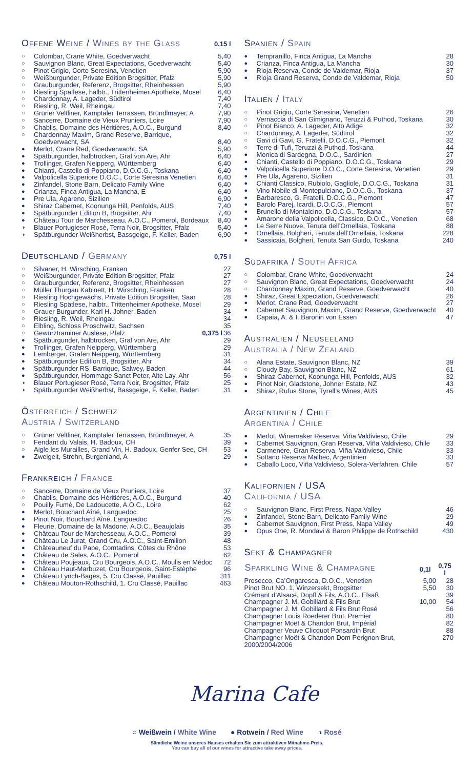Offene Weine / Wines by the Glass 0,15 l
| ○ | Colombar, Crane White, Goedverwacht | 5,40 |
| ○ | Sauvignon Blanc, Great Expectations, Goedverwacht | 5,40 |
| ○ | Pinot Grigio, Corte Seresina, Venetien | 5,90 |
| ○ | Weißburgunder, Private Edition Brogsitter, Pfalz | 5,90 |
| ○ | Grauburgunder, Referenz, Brogsitter, Rheinhessen | 5,90 |
| ○ | Riesling Spätlese, halbtr., Trittenheimer Apotheke, Mosel | 6,40 |
| ○ | Chardonnay, A. Lageder, Südtirol | 7,40 |
| ○ | Riesling, R. Weil, Rheingau | 7,40 |
| ○ | Grüner Veltliner, Kamptaler Terrassen, Bründlmayer, A | 7,90 |
| ○ | Sancerre, Domaine de Vieux Pruniers, Loire | 7,90 |
| ○ | Chablis, Domaine des Héritières, A.O.C., Burgund | 8,40 |
| ○ | Chardonnay Maxim, Grand Reserve, Barrique, Goedverwacht, SA | 8,40 |
| ● | Merlot, Crane Red, Goedverwacht, SA | 5,90 |
| ● | Spätburgunder, halbtrocken, Graf von Are, Ahr | 6,40 |
| ● | Trollinger, Grafen Neipperg, Württemberg | 6,40 |
| ● | Chianti, Castello di Poppiano, D.O.C.G., Toskana | 6,40 |
| ● | Valpolicella Superiore D.O.C., Corte Seresina Venetien | 6,40 |
| ● | Zinfandel, Stone Barn, Delicato Family Wine | 6,40 |
| ● | Crianza, Finca Antigua, La Mancha, E | 6,40 |
| ● | Pre Ula, Agareno, Sizilien | 6,90 |
| ● | Shiraz Cabernet, Koonunga Hill, Penfolds, AUS | 7,40 |
| ● | Spätburgunder Edition B, Brogsitter, Ahr | 7,40 |
| ● | Château Tour de Marchesseau, A.O.C., Pomerol, Bordeaux | 8,40 |
| ◑ | Blauer Portugieser Rosé, Terra Noir, Brogsitter, Pfalz | 5,40 |
| ◑ | Spätburgunder Weißherbst, Bassgeige, F. Keller, Baden | 6,90 |
Deutschland / Germany 0,75 l
| ○ | Silvaner, H. Wirsching, Franken | 27 |
| ○ | Weißburgunder, Private Edition Brogsitter, Pfalz | 27 |
| ○ | Grauburgunder, Referenz, Brogsitter, Rheinhessen | 27 |
| ○ | Müller Thurgau Kabinett, H. Wirsching, Franken | 28 |
| ○ | Riesling Hochgewächs, Private Edition Brogsitter, Saar | 28 |
| ○ | Riesling Spätlese, halbtr., Trittenheimer Apotheke, Mosel | 29 |
| ○ | Grauer Burgunder, Karl H. Johner, Baden | 34 |
| ○ | Riesling, R. Weil, Rheingau | 34 |
| ○ | Elbling, Schloss Proschwitz, Sachsen | 35 |
| ○ | Gewürztraminer Auslese, Pfalz 0,375 l | 36 |
| ● | Spätburgunder, halbtrocken, Graf von Are, Ahr | 29 |
| ● | Trollinger, Grafen Neipperg, Württemberg | 29 |
| ● | Lemberger, Grafen Neipperg, Württemberg | 31 |
| ● | Spätburgunder Edition B, Brogsitter, Ahr | 34 |
| ● | Spätburgunder RS, Barrique, Salwey, Baden | 44 |
| ● | Spätburgunder, Hommage Sanct Peter, Alte Lay, Ahr | 56 |
| ◑ | Blauer Portugieser Rosé, Terra Noir, Brogsitter, Pfalz | 25 |
| ◑ | Spätburgunder Weißherbst, Bassgeige, F. Keller, Baden | 31 |
Österreich / Schweiz
Austria / Switzerland
| ○ | Grüner Veltliner, Kamptaler Terrassen, Bründlmayer, A | 35 |
| ○ | Fendant du Valais, H. Badoux, CH | 39 |
| ○ | Aigle les Murailles, Grand Vin, H. Badoux, Genfer See, CH | 53 |
| ● | Zweigelt, Strehn, Burgenland, A | 29 |
Frankreich / France
| ○ | Sancerre, Domaine de Vieux Pruniers, Loire | 37 |
| ○ | Chablis, Domaine des Héritières, A.O.C., Burgund | 40 |
| ○ | Pouilly Fumé, De Ladoucette, A.O.C., Loire | 62 |
| ● | Merlot, Bouchard Aîné, Languedoc | 25 |
| ● | Pinot Noir, Bouchard Aîné, Languedoc | 26 |
| ● | Fleurie, Domaine de la Madone, A.O.C., Beaujolais | 35 |
| ● | Château Tour de Marchesseau, A.O.C., Pomerol | 39 |
| ● | Château Le Jurat, Grand Cru, A.O.C., Saint-Emilion | 48 |
| ● | Châteauneuf du Pape, Comtadins, Côtes du Rhône | 53 |
| ● | Château de Sales, A.O.C., Pomerol | 62 |
| ● | Château Poujeaux, Cru Bourgeois, A.O.C., Moulis en Médoc | 72 |
| ● | Château Haut-Marbuzet, Cru Bourgeois, Saint-Estèphe | 96 |
| ● | Château Lynch-Bages, 5. Cru Classé, Pauillac | 311 |
| ● | Château Mouton-Rothschild, 1. Cru Classé, Pauillac | 463 |
Spanien / Spain
| ● | Tempranillo, Finca Antigua, La Mancha | 28 |
| ● | Crianza, Finca Antigua, La Mancha | 30 |
| ● | Rioja Reserva, Conde de Valdemar, Rioja | 37 |
| ● | Rioja Grand Reserva, Conde de Valdemar, Rioja | 50 |
Italien / Italy
| ○ | Pinot Grigio, Corte Seresina, Venetien | 26 |
| ○ | Vernaccia di San Gimignano, Teruzzi & Puthod, Toskana | 30 |
| ○ | Pinot Bianco, A. Lageder, Alto Adige | 32 |
| ○ | Chardonnay, A. Lageder, Südtirol | 32 |
| ○ | Gavi di Gavi, G. Fratelli, D.O.C.G., Piemont | 32 |
| ○ | Terre di Tufi, Teruzzi & Puthod, Toskana | 44 |
| ● | Monica di Sardegna, D.O.C., Sardinien | 27 |
| ● | Chianti, Castello di Poppiano, D.O.C.G., Toskana | 29 |
| ● | Valpolicella Superiore D.O.C., Corte Seresina, Venetien | 29 |
| ● | Pre Ula, Agareno, Sizilien | 31 |
| ● | Chianti Classico, Rubiolo, Gagliole, D.O.C.G., Toskana | 31 |
| ● | Vino Nobile di Montepulciano, D.O.C.G., Toskana | 37 |
| ● | Barbaresco, G. Fratelli, D.O.C.G., Piemont | 47 |
| ● | Barolo Parej, Icardi, D.O.C.G., Piemont | 57 |
| ● | Brunello di Montalcino, D.O.C.G., Toskana | 57 |
| ● | Amarone della Valpolicella, Classico, D.O.C., Venetien | 68 |
| ● | Le Serre Nuove, Tenuta dell’Ornellaia, Toskana | 88 |
| ● | Ornellaia, Bolgheri, Tenuta dell’Ornellaia, Toskana | 228 |
| ● | Sassicaia, Bolgheri, Tenuta San Guido, Toskana | 240 |
Südafrika / South Africa
| ○ | Colombar, Crane White, Goedverwacht | 24 |
| ○ | Sauvignon Blanc, Great Expectations, Goedverwacht | 24 |
| ○ | Chardonnay Maxim, Grand Reserve, Goedverwacht | 40 |
| ● | Shiraz, Great Expectation, Goedverwacht | 26 |
| ● | Merlot, Crane Red, Goedverwacht | 27 |
| ● | Cabernet Sauvignon, Maxim, Grand Reserve, Goedverwacht | 40 |
| ● | Capaia, A. & I. Baronin von Essen | 47 |
Australien / Neuseeland
Australia / New Zealand
| ○ | Alana Estate, Sauvignon Blanc, NZ | 39 |
| ○ | Cloudy Bay, Sauvignon Blanc, NZ | 61 |
| ● | Shiraz Cabernet, Koonunga Hill, Penfolds, AUS | 32 |
| ● | Pinot Noir, Gladstone, Johner Estate, NZ | 43 |
| ● | Shiraz, Rufus Stone, Tyrell’s Wines, AUS | 45 |
Argentinien / Chile
Argentina / Chile
| ● | Merlot, Winemaker Reserva, Viña Valdivieso, Chile | 29 |
| ● | Cabernet Sauvignon, Gran Reserva, Viña Valdivieso, Chile | 33 |
| ● | Carmenère, Gran Reserva, Viña Valdivieso, Chile | 33 |
| ● | Sottano Reserva Malbec, Argentinien | 33 |
| ● | Caballo Loco, Viña Valdivieso, Solera-Verfahren, Chile | 57 |
Kalifornien / USA
California / USA
| ○ | Sauvignon Blanc, First Press, Napa Valley | 46 |
| ● | Zinfandel, Stone Barn, Delicato Family Wine | 29 |
| ● | Cabernet Sauvignon, First Press, Napa Valley | 49 |
| ● | Opus One, R. Mondavi & Baron Philippe de Rothschild | 430 |
Sekt & Champagner
| Sparkling Wine & Champagne | 0,1l | 0,75 l |
| --- | --- | --- |
| Prosecco, Ca’Ongaresca, D.O.C., Venetien | 5,00 | 28 |
| Pinot Brut NO. 1, Winzersekt, Brogsitter | 5,50 | 30 |
| Crémant d’Alsace, Dopff & Fils, A.O.C., Elsaß | | 39 |
| Champagner J. M. Gobillard & Fils Brut | 10,00 | 54 |
| Champagner J. M. Gobillard & Fils Brut Rosé | | 56 |
| Champagner Louis Roederer Brut, Premier | | 80 |
| Champagner Moët & Chandon Brut, Impérial | | 82 |
| Champagner Veuve Clicquot Ponsardin Brut | | 88 |
| Champagner Moët & Chandon Dom Perignon Brut, 2000/2004/2006 | | 270 |
Marina Cafe
○ Weißwein / White Wine ● Rotwein / Red Wine ◑ Rosé
Sämtliche Weine unseres Hauses erhalten Sie zum attraktiven Mitnahme-Preis.
You can buy all of our wines for attractive take away prices.